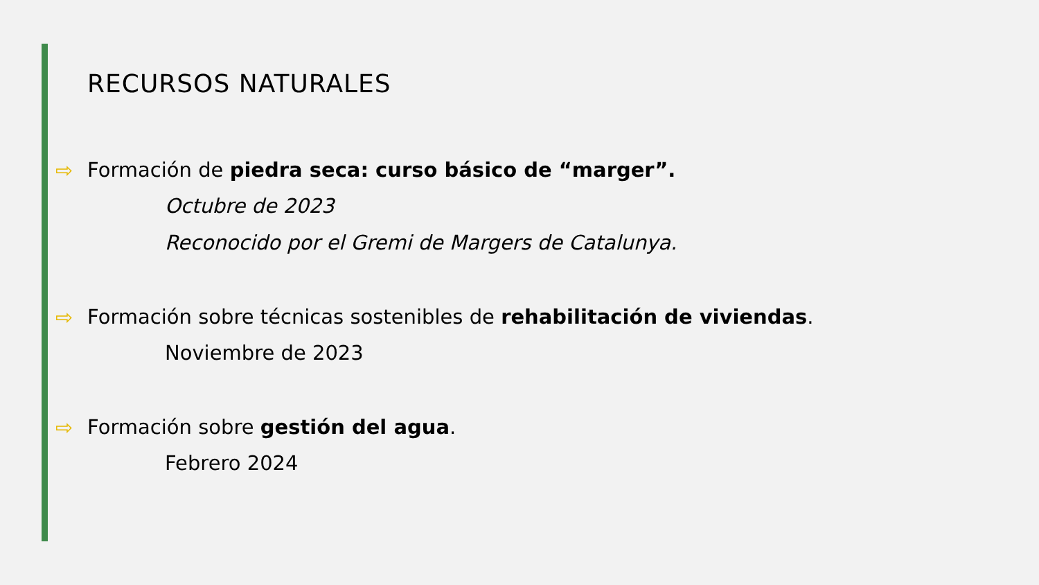RECURSOS NATURALES
⇨ Formación de piedra seca: curso básico de “marger”.
Octubre de 2023
Reconocido por el Gremi de Margers de Catalunya.
⇨ Formación sobre técnicas sostenibles de rehabilitación de viviendas.
Noviembre de 2023
⇨ Formación sobre gestión del agua.
Febrero 2024